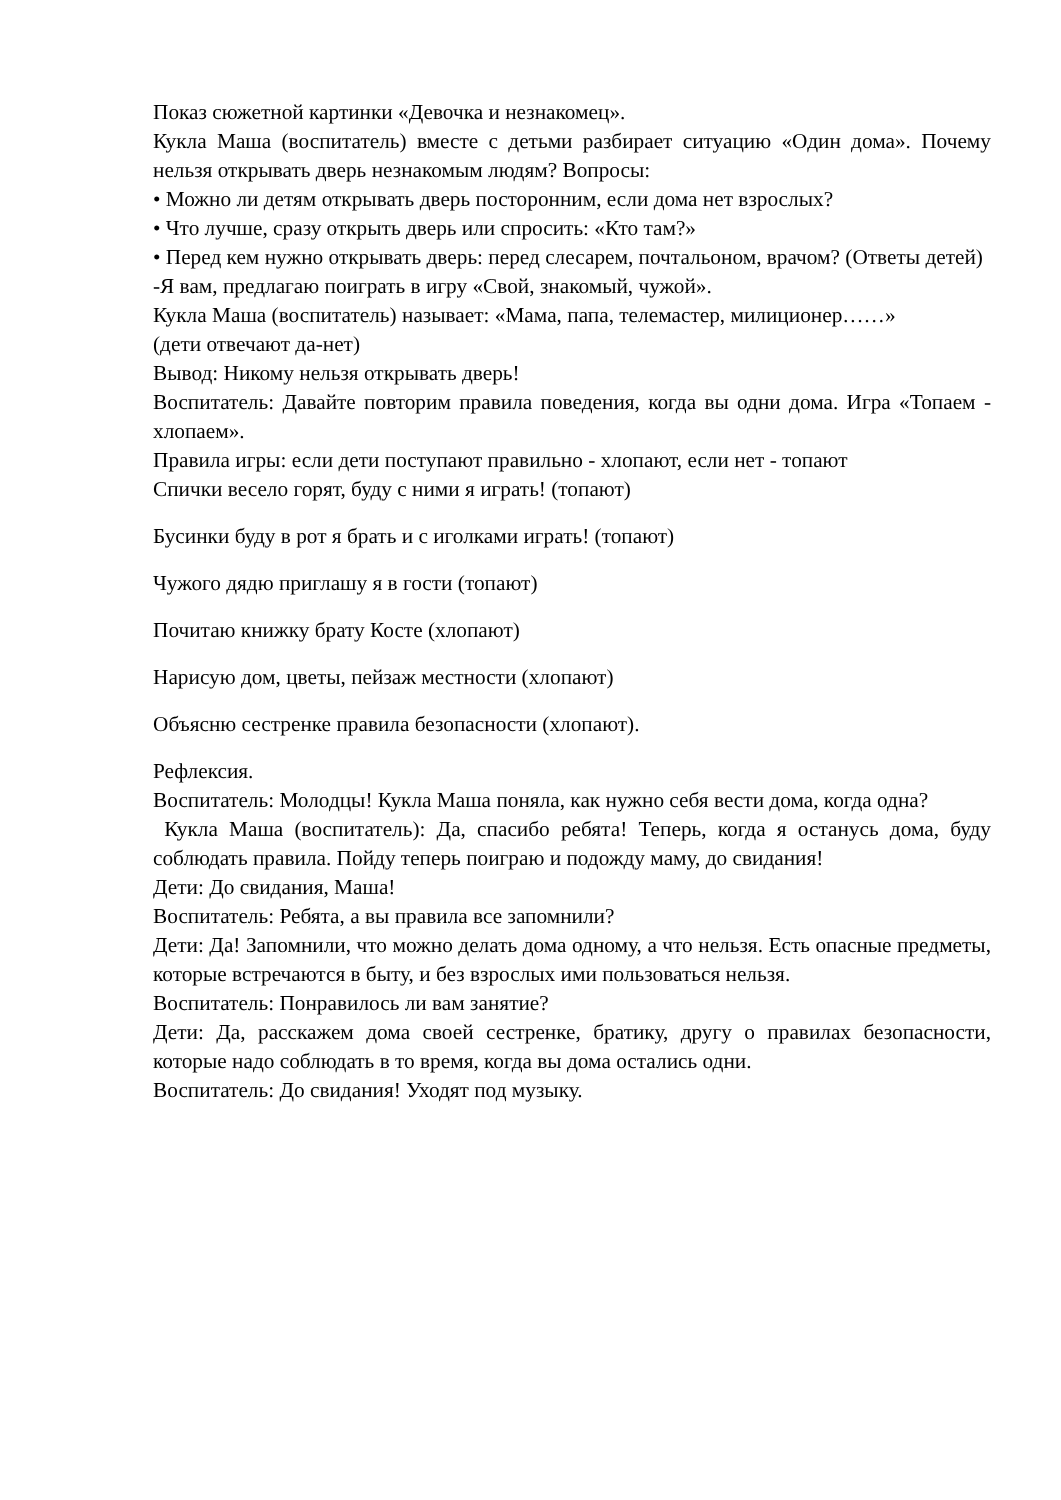Показ сюжетной картинки «Девочка и незнакомец».
Кукла Маша (воспитатель) вместе с детьми разбирает ситуацию «Один дома». Почему нельзя открывать дверь незнакомым людям? Вопросы:
• Можно ли детям открывать дверь посторонним, если дома нет взрослых?
• Что лучше, сразу открыть дверь или спросить: «Кто там?»
• Перед кем нужно открывать дверь: перед слесарем, почтальоном, врачом? (Ответы детей)
-Я вам, предлагаю поиграть в игру «Свой, знакомый, чужой».
Кукла Маша (воспитатель) называет: «Мама, папа, телемастер, милиционер……»
(дети отвечают да-нет)
Вывод: Никому нельзя открывать дверь!
Воспитатель: Давайте повторим правила поведения, когда вы одни дома. Игра «Топаем - хлопаем».
Правила игры: если дети поступают правильно - хлопают, если нет - топают
Спички весело горят, буду с ними я играть! (топают)
Бусинки буду в рот я брать и с иголками играть! (топают)
Чужого дядю приглашу я в гости (топают)
Почитаю книжку брату Косте (хлопают)
Нарисую дом, цветы, пейзаж местности (хлопают)
Объясню сестренке правила безопасности (хлопают).
Рефлексия.
Воспитатель: Молодцы! Кукла Маша поняла, как нужно себя вести дома, когда одна?
Кукла Маша (воспитатель): Да, спасибо ребята! Теперь, когда я останусь дома, буду соблюдать правила. Пойду теперь поиграю и подожду маму, до свидания!
Дети: До свидания, Маша!
Воспитатель: Ребята, а вы правила все запомнили?
Дети: Да! Запомнили, что можно делать дома одному, а что нельзя. Есть опасные предметы, которые встречаются в быту, и без взрослых ими пользоваться нельзя.
Воспитатель: Понравилось ли вам занятие?
Дети: Да, расскажем дома своей сестренке, братику, другу о правилах безопасности, которые надо соблюдать в то время, когда вы дома остались одни.
Воспитатель: До свидания! Уходят под музыку.